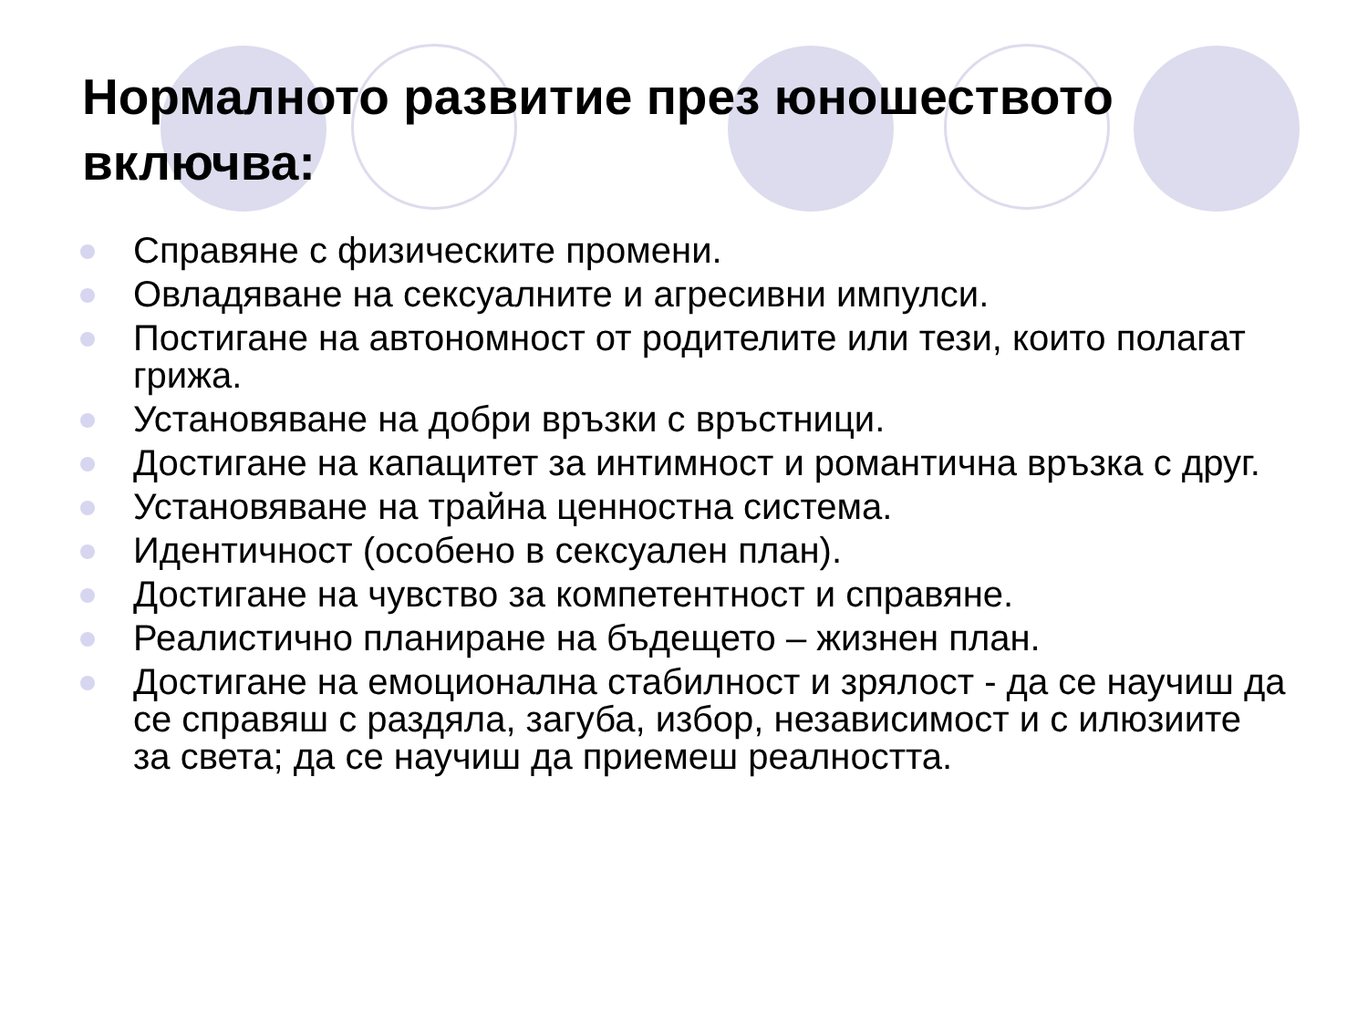Нормалното развитие през юношеството включва:
Справяне с физическите промени.
Овладяване на сексуалните и агресивни импулси.
Постигане на автономност от родителите или тези, които полагат грижа.
Установяване на добри връзки с връстници.
Достигане на капацитет за интимност и романтична връзка с друг.
Установяване на трайна ценностна система.
Идентичност (особено в сексуален план).
Достигане на чувство за компетентност и справяне.
Реалистично планиране на бъдещето – жизнен план.
Достигане на емоционална стабилност и зрялост - да се научиш да се справяш с раздяла, загуба, избор, независимост и с илюзиите за света; да се научиш да приемеш реалността.